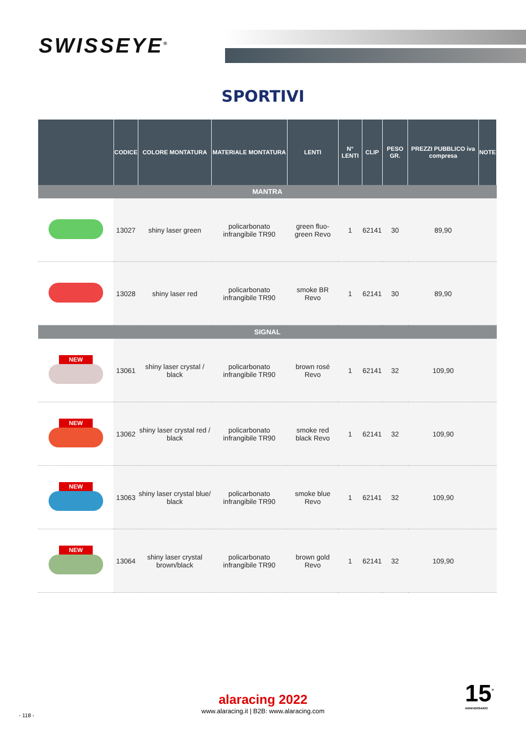SWISSEYE<sup>®</sup>
SPORTIVI
| | CODICE | COLORE MONTATURA | MATERIALE MONTATURA | LENTI | N° LENTI | CLIP | PESO GR. | PREZZI PUBBLICO iva compresa | NOTE |
| --- | --- | --- | --- | --- | --- | --- | --- | --- | --- |
| MANTRA | | | | | | | | | |
| | 13027 | shiny laser green | policarbonato infrangibile TR90 | green fluo-green Revo | 1 | 62141 | 30 | 89,90 | |
| | 13028 | shiny laser red | policarbonato infrangibile TR90 | smoke BR Revo | 1 | 62141 | 30 | 89,90 | |
| SIGNAL | | | | | | | | | |
| NEW | 13061 | shiny laser crystal / black | policarbonato infrangibile TR90 | brown rosé Revo | 1 | 62141 | 32 | 109,90 | |
| NEW | 13062 | shiny laser crystal red / black | policarbonato infrangibile TR90 | smoke red black Revo | 1 | 62141 | 32 | 109,90 | |
| NEW | 13063 | shiny laser crystal blue/ black | policarbonato infrangibile TR90 | smoke blue Revo | 1 | 62141 | 32 | 109,90 | |
| NEW | 13064 | shiny laser crystal brown/black | policarbonato infrangibile TR90 | brown gold Revo | 1 | 62141 | 32 | 109,90 | |
alaracing 2022
www.alaracing.it | B2B: www.alaracing.com
- 118 -
15<sup>°</sup>
ANNIVERSARIO